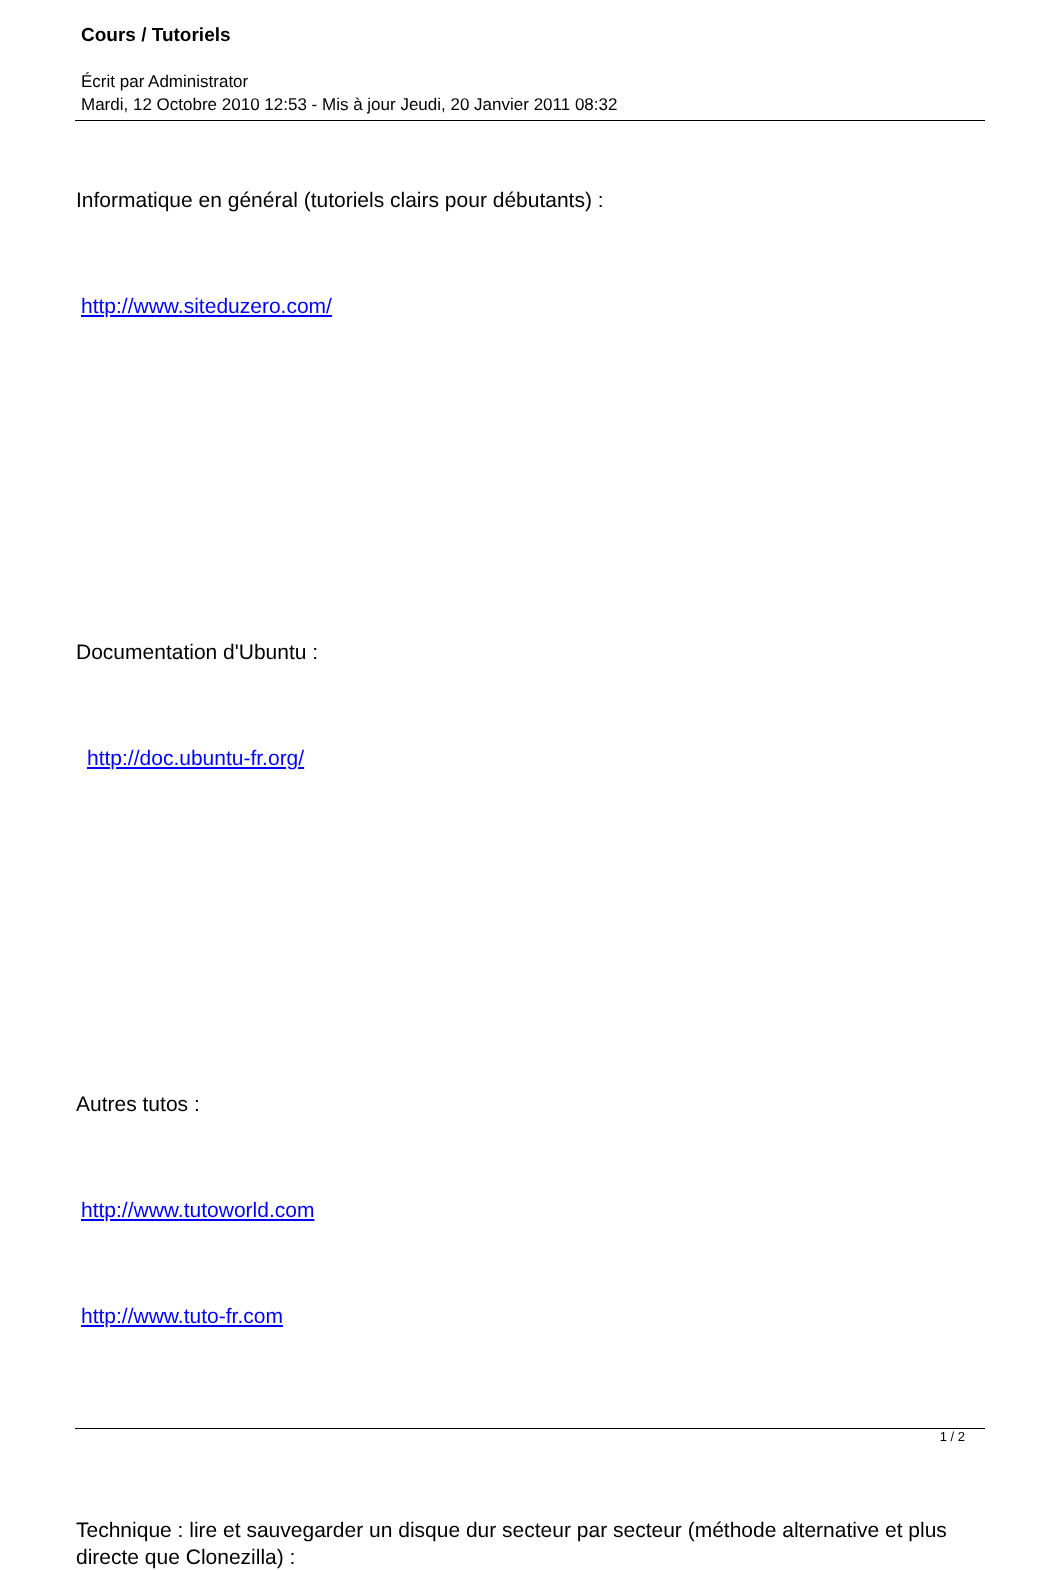Cours / Tutoriels
Écrit par Administrator
Mardi, 12 Octobre 2010 12:53 - Mis à jour Jeudi, 20 Janvier 2011 08:32
Informatique en général (tutoriels clairs pour débutants) :
http://www.siteduzero.com/
Documentation d'Ubuntu :
http://doc.ubuntu-fr.org/
Autres tutos :
http://www.tutoworld.com
http://www.tuto-fr.com
Technique : lire et sauvegarder un disque dur secteur par secteur (méthode alternative et plus directe que Clonezilla) :
1 / 2